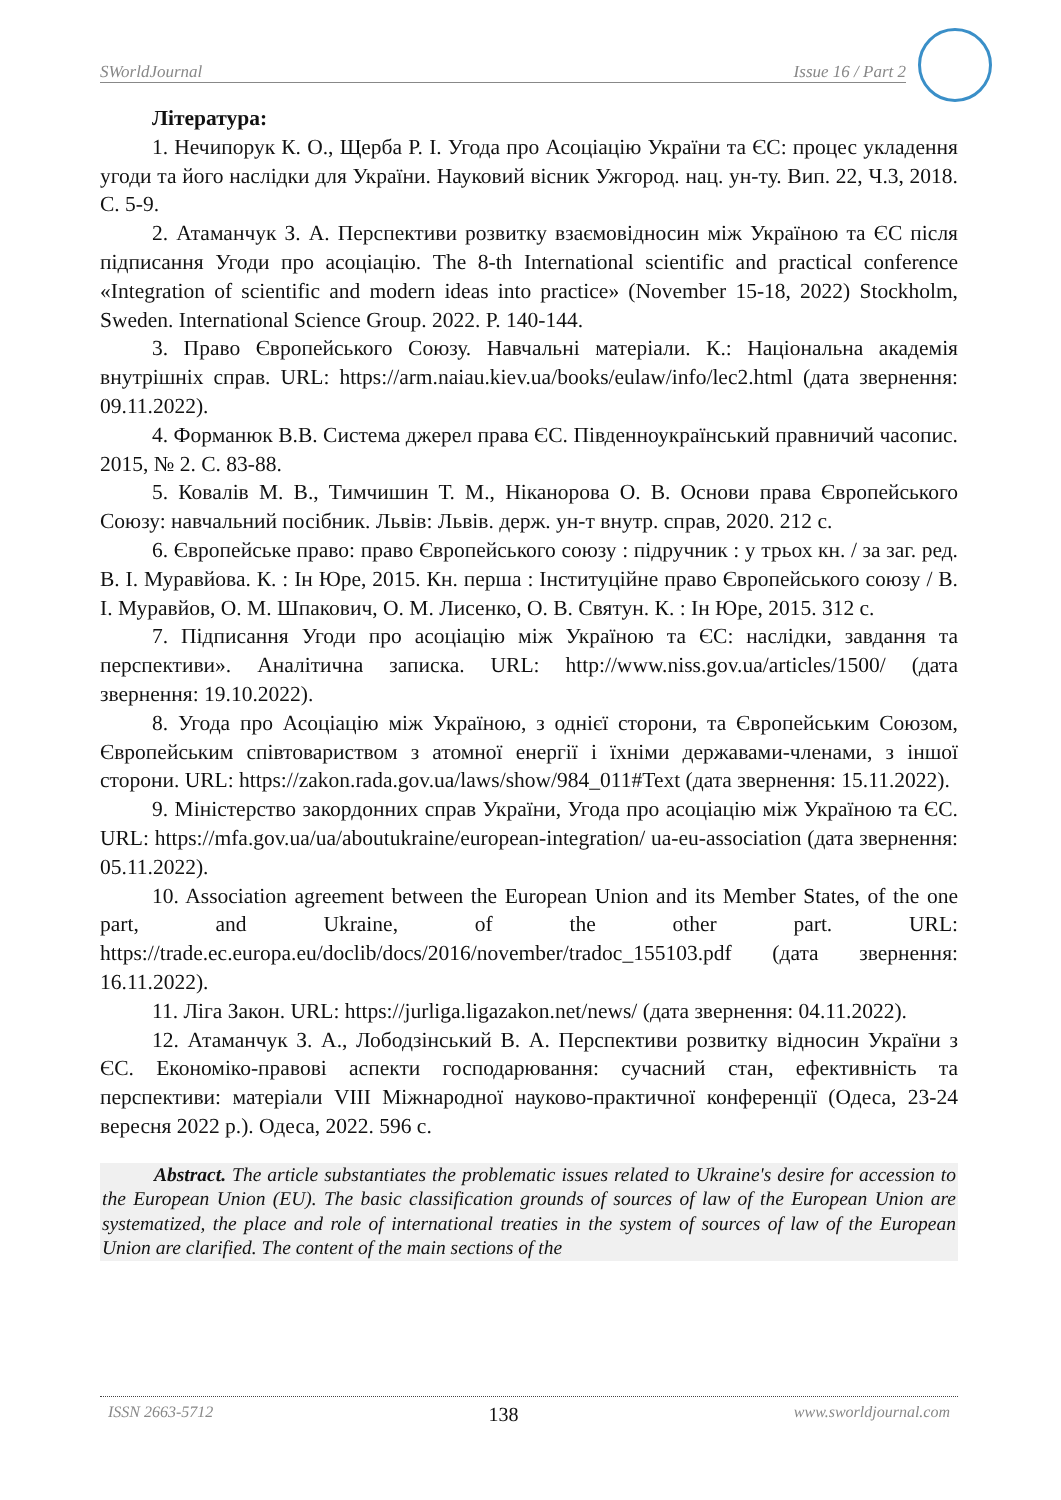SWorldJournal Issue 16 / Part 2
Література:
1. Нечипорук К. О., Щерба Р. І. Угода про Асоціацію України та ЄС: процес укладення угоди та його наслідки для України. Науковий вісник Ужгород. нац. ун-ту. Вип. 22, Ч.3, 2018. С. 5-9.
2. Атаманчук З. А. Перспективи розвитку взаємовідносин між Україною та ЄС після підписання Угоди про асоціацію. The 8-th International scientific and practical conference «Integration of scientific and modern ideas into practice» (November 15-18, 2022) Stockholm, Sweden. International Science Group. 2022. P. 140-144.
3. Право Європейського Союзу. Навчальні матеріали. К.: Національна академія внутрішніх справ. URL: https://arm.naiau.kiev.ua/books/eulaw/info/lec2.html (дата звернення: 09.11.2022).
4. Форманюк В.В. Система джерел права ЄС. Південноукраїнський правничий часопис. 2015, № 2. С. 83-88.
5. Ковалів М. В., Тимчишин Т. М., Ніканорова О. В. Основи права Європейського Союзу: навчальний посібник. Львів: Львів. держ. ун-т внутр. справ, 2020. 212 с.
6. Європейське право: право Європейського союзу : підручник : у трьох кн. / за заг. ред. В. І. Муравйова. К. : Ін Юре, 2015. Кн. перша : Інституційне право Європейського союзу / В. І. Муравйов, О. М. Шпакович, О. М. Лисенко, О. В. Святун. К. : Ін Юре, 2015. 312 с.
7. Підписання Угоди про асоціацію між Україною та ЄС: наслідки, завдання та перспективи». Аналітична записка. URL: http://www.niss.gov.ua/articles/1500/ (дата звернення: 19.10.2022).
8. Угода про Асоціацію між Україною, з однієї сторони, та Європейським Союзом, Європейським співтовариством з атомної енергії і їхніми державами-членами, з іншої сторони. URL: https://zakon.rada.gov.ua/laws/show/984_011#Text (дата звернення: 15.11.2022).
9. Міністерство закордонних справ України, Угода про асоціацію між Україною та ЄС. URL: https://mfa.gov.ua/ua/aboutukraine/european-integration/ ua-eu-association (дата звернення: 05.11.2022).
10. Association agreement between the European Union and its Member States, of the one part, and Ukraine, of the other part. URL: https://trade.ec.europa.eu/doclib/docs/2016/november/tradoc_155103.pdf (дата звернення: 16.11.2022).
11. Ліга Закон. URL: https://jurliga.ligazakon.net/news/ (дата звернення: 04.11.2022).
12. Атаманчук З. А., Лободзінський В. А. Перспективи розвитку відносин України з ЄС. Економіко-правові аспекти господарювання: сучасний стан, ефективність та перспективи: матеріали VIII Міжнародної науково-практичної конференції (Одеса, 23-24 вересня 2022 р.). Одеса, 2022. 596 с.
Abstract. The article substantiates the problematic issues related to Ukraine's desire for accession to the European Union (EU). The basic classification grounds of sources of law of the European Union are systematized, the place and role of international treaties in the system of sources of law of the European Union are clarified. The content of the main sections of the
ISSN 2663-5712 138 www.sworldjournal.com